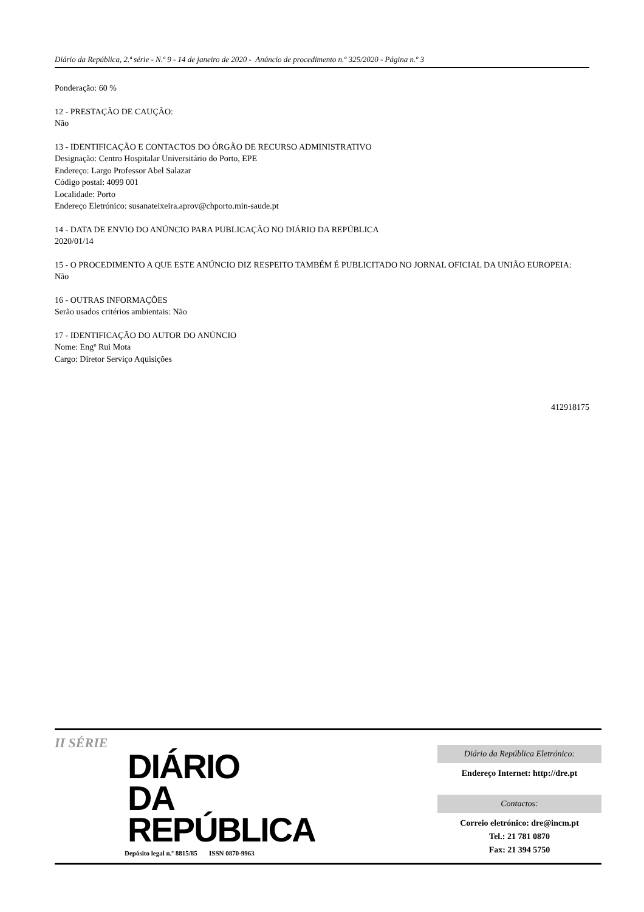Diário da República, 2.ª série - N.º 9 - 14 de janeiro de 2020 - Anúncio de procedimento n.º 325/2020 - Página n.º 3
Ponderação: 60 %
12 - PRESTAÇÃO DE CAUÇÃO:
Não
13 - IDENTIFICAÇÃO E CONTACTOS DO ÓRGÃO DE RECURSO ADMINISTRATIVO
Designação: Centro Hospitalar Universitário do Porto, EPE
Endereço: Largo Professor Abel Salazar
Código postal: 4099 001
Localidade: Porto
Endereço Eletrónico: susanateixeira.aprov@chporto.min-saude.pt
14 - DATA DE ENVIO DO ANÚNCIO PARA PUBLICAÇÃO NO DIÁRIO DA REPÚBLICA
2020/01/14
15 - O PROCEDIMENTO A QUE ESTE ANÚNCIO DIZ RESPEITO TAMBÉM É PUBLICITADO NO JORNAL OFICIAL DA UNIÃO EUROPEIA:
Não
16 - OUTRAS INFORMAÇÕES
Serão usados critérios ambientais: Não
17 - IDENTIFICAÇÃO DO AUTOR DO ANÚNCIO
Nome: Engº Rui Mota
Cargo: Diretor Serviço Aquisições
412918175
II SÉRIE
DIÁRIO
DA REPÚBLICA
Depósito legal n.º 8815/85 ISSN 0870-9963
Diário da República Eletrónico:
Endereço Internet: http://dre.pt
Contactos:
Correio eletrónico: dre@incm.pt
Tel.: 21 781 0870
Fax: 21 394 5750